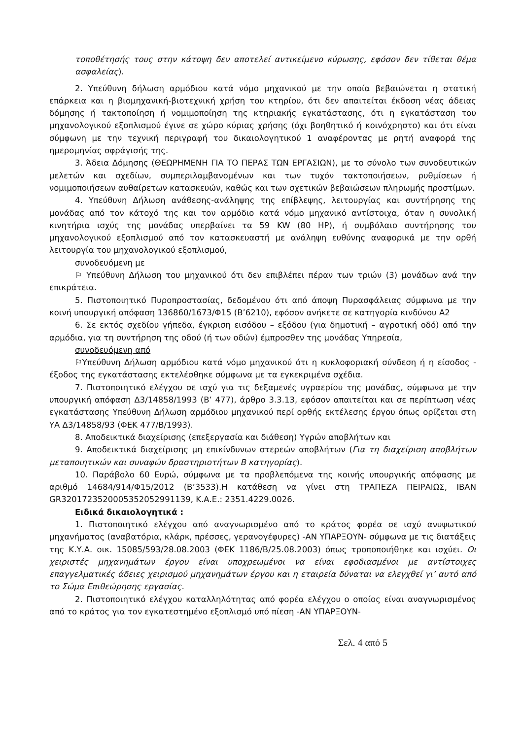τοποθέτησής τους στην κάτοψη δεν αποτελεί αντικείμενο κύρωσης, εφόσον δεν τίθεται θέμα ασφαλείας).
2. Υπεύθυνη δήλωση αρμόδιου κατά νόμο μηχανικού με την οποία βεβαιώνεται η στατική επάρκεια και η βιομηχανική-βιοτεχνική χρήση του κτηρίου, ότι δεν απαιτείται έκδοση νέας άδειας δόμησης ή τακτοποίηση ή νομιμοποίηση της κτηριακής εγκατάστασης, ότι η εγκατάσταση του μηχανολογικού εξοπλισμού έγινε σε χώρο κύριας χρήσης (όχι βοηθητικό ή κοινόχρηστο) και ότι είναι σύμφωνη με την τεχνική περιγραφή του δικαιολογητικού 1 αναφέροντας με ρητή αναφορά της ημερομηνίας σφράγισής της.
3. Άδεια Δόμησης (ΘΕΩΡΗΜΕΝΗ ΓΙΑ ΤΟ ΠΕΡΑΣ ΤΩΝ ΕΡΓΑΣΙΩΝ), με το σύνολο των συνοδευτικών μελετών και σχεδίων, συμπεριλαμβανομένων και των τυχόν τακτοποιήσεων, ρυθμίσεων ή νομιμοποιήσεων αυθαίρετων κατασκευών, καθώς και των σχετικών βεβαιώσεων πληρωμής προστίμων.
4. Υπεύθυνη Δήλωση ανάθεσης-ανάληψης της επίβλεψης, λειτουργίας και συντήρησης της μονάδας από τον κάτοχό της και τον αρμόδιο κατά νόμο μηχανικό αντίστοιχα, όταν η συνολική κινητήρια ισχύς της μονάδας υπερβαίνει τα 59 KW (80 HP), ή συμβόλαιο συντήρησης του μηχανολογικού εξοπλισμού από τον κατασκευαστή με ανάληψη ευθύνης αναφορικά με την ορθή λειτουργία του μηχανολογικού εξοπλισμού,
συνοδευόμενη με
⚐ Υπεύθυνη Δήλωση του μηχανικού ότι δεν επιβλέπει πέραν των τριών (3) μονάδων ανά την επικράτεια.
5. Πιστοποιητικό Πυροπροστασίας, δεδομένου ότι από άποψη Πυρασφάλειας σύμφωνα με την κοινή υπουργική απόφαση 136860/1673/Φ15 (Β’6210), εφόσον ανήκετε σε κατηγορία κινδύνου Α2
6. Σε εκτός σχεδίου γήπεδα, έγκριση εισόδου – εξόδου (για δημοτική – αγροτική οδό) από την αρμόδια, για τη συντήρηση της οδού (ή των οδών) έμπροσθεν της μονάδας Υπηρεσία,
συνοδευόμενη από
⚐Υπεύθυνη Δήλωση αρμόδιου κατά νόμο μηχανικού ότι η κυκλοφοριακή σύνδεση ή η είσοδος - έξοδος της εγκατάστασης εκτελέσθηκε σύμφωνα με τα εγκεκριμένα σχέδια.
7. Πιστοποιητικό ελέγχου σε ισχύ για τις δεξαμενές υγραερίου της μονάδας, σύμφωνα με την υπουργική απόφαση Δ3/14858/1993 (Β’ 477), άρθρο 3.3.13, εφόσον απαιτείται και σε περίπτωση νέας εγκατάστασης Υπεύθυνη Δήλωση αρμόδιου μηχανικού περί ορθής εκτέλεσης έργου όπως ορίζεται στη ΥΑ Δ3/14858/93 (ΦΕΚ 477/Β/1993).
8. Αποδεικτικά διαχείρισης (επεξεργασία και διάθεση) Υγρών αποβλήτων και
9. Αποδεικτικά διαχείρισης μη επικίνδυνων στερεών αποβλήτων (Για τη διαχείριση αποβλήτων μεταποιητικών και συναφών δραστηριοτήτων Β κατηγορίας).
10. Παράβολο 60 Ευρώ, σύμφωνα με τα προβλεπόμενα της κοινής υπουργικής απόφασης με αριθμό 14684/914/Φ15/2012 (Β’3533).Η κατάθεση να γίνει στη ΤΡΑΠΕΖΑ ΠΕΙΡΑΙΩΣ, IBAN GR3201723520005352052991139, Κ.Α.Ε.: 2351.4229.0026.
Ειδικά δικαιολογητικά :
1. Πιστοποιητικό ελέγχου από αναγνωρισμένο από το κράτος φορέα σε ισχύ ανυψωτικού μηχανήματος (αναβατόρια, κλάρκ, πρέσσες, γερανογέφυρες) -ΑΝ ΥΠΑΡΞΟΥΝ- σύμφωνα με τις διατάξεις της Κ.Υ.Α. οικ. 15085/593/28.08.2003 (ΦΕΚ 1186/Β/25.08.2003) όπως τροποποιήθηκε και ισχύει. Οι χειριστές μηχανημάτων έργου είναι υποχρεωμένοι να είναι εφοδιασμένοι με αντίστοιχες επαγγελματικές άδειες χειρισμού μηχανημάτων έργου και η εταιρεία δύναται να ελεγχθεί γι’ αυτό από το Σώμα Επιθεώρησης εργασίας.
2. Πιστοποιητικό ελέγχου καταλληλότητας από φορέα ελέγχου ο οποίος είναι αναγνωρισμένος από το κράτος για τον εγκατεστημένο εξοπλισμό υπό πίεση -ΑΝ ΥΠΑΡΞΟΥΝ-
Σελ. 4 από 5